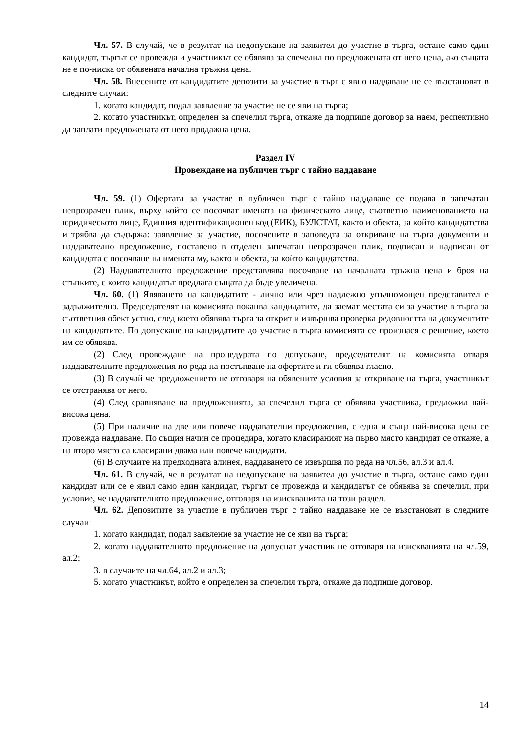Чл. 57. В случай, че в резултат на недопускане на заявител до участие в търга, остане само един кандидат, търгът се провежда и участникът се обявява за спечелил по предложената от него цена, ако същата не е по-ниска от обявената начална тръжна цена.
Чл. 58. Внесените от кандидатите депозити за участие в търг с явно наддаване не се възстановят в следните случаи:
1. когато кандидат, подал заявление за участие не се яви на търга;
2. когато участникът, определен за спечелил търга, откаже да подпише договор за наем, респективно да заплати предложената от него продажна цена.
Раздел IV
Провеждане на публичен търг с тайно наддаване
Чл. 59. (1) Офертата за участие в публичен търг с тайно наддаване се подава в запечатан непрозрачен плик, върху който се посочват имената на физическото лице, съответно наименованието на юридическото лице, Единния идентификационен код (ЕИК), БУЛСТАТ, както и обекта, за който кандидатства и трябва да съдържа: заявление за участие, посочените в заповедта за откриване на търга документи и наддавателно предложение, поставено в отделен запечатан непрозрачен плик, подписан и надписан от кандидата с посочване на имената му, както и обекта, за който кандидатства.
(2) Наддавателното предложение представлява посочване на началната тръжна цена и броя на стъпките, с които кандидатът предлага същата да бъде увеличена.
Чл. 60. (1) Явяването на кандидатите - лично или чрез надлежно упълномощен представител е задължително. Председателят на комисията поканва кандидатите, да заемат местата си за участие в търга за съответния обект устно, след което обявява търга за открит и извършва проверка редовността на документите на кандидатите. По допускане на кандидатите до участие в търга комисията се произнася с решение, което им се обявява.
(2) След провеждане на процедурата по допускане, председателят на комисията отваря наддавателните предложения по реда на постъпване на офертите и ги обявява гласно.
(3) В случай че предложението не отговаря на обявените условия за откриване на търга, участникът се отстранява от него.
(4) След сравняване на предложенията, за спечелил търга се обявява участника, предложил най-висока цена.
(5) При наличие на две или повече наддавателни предложения, с една и съща най-висока цена се провежда наддаване. По същия начин се процедира, когато класираният на първо място кандидат се откаже, а на второ място са класирани двама или повече кандидати.
(6) В случаите на предходната алинея, наддаването се извършва по реда на чл.56, ал.3 и ал.4.
Чл. 61. В случай, че в резултат на недопускане на заявител до участие в търга, остане само един кандидат или се е явил само един кандидат, търгът се провежда и кандидатът се обявява за спечелил, при условие, че наддавателното предложение, отговаря на изискванията на този раздел.
Чл. 62. Депозитите за участие в публичен търг с тайно наддаване не се възстановят в следните случаи:
1. когато кандидат, подал заявление за участие не се яви на търга;
2. когато наддавателното предложение на допуснат участник не отговаря на изискванията на чл.59, ал.2;
3. в случаите на чл.64, ал.2 и ал.3;
5. когато участникът, който е определен за спечелил търга, откаже да подпише договор.
14